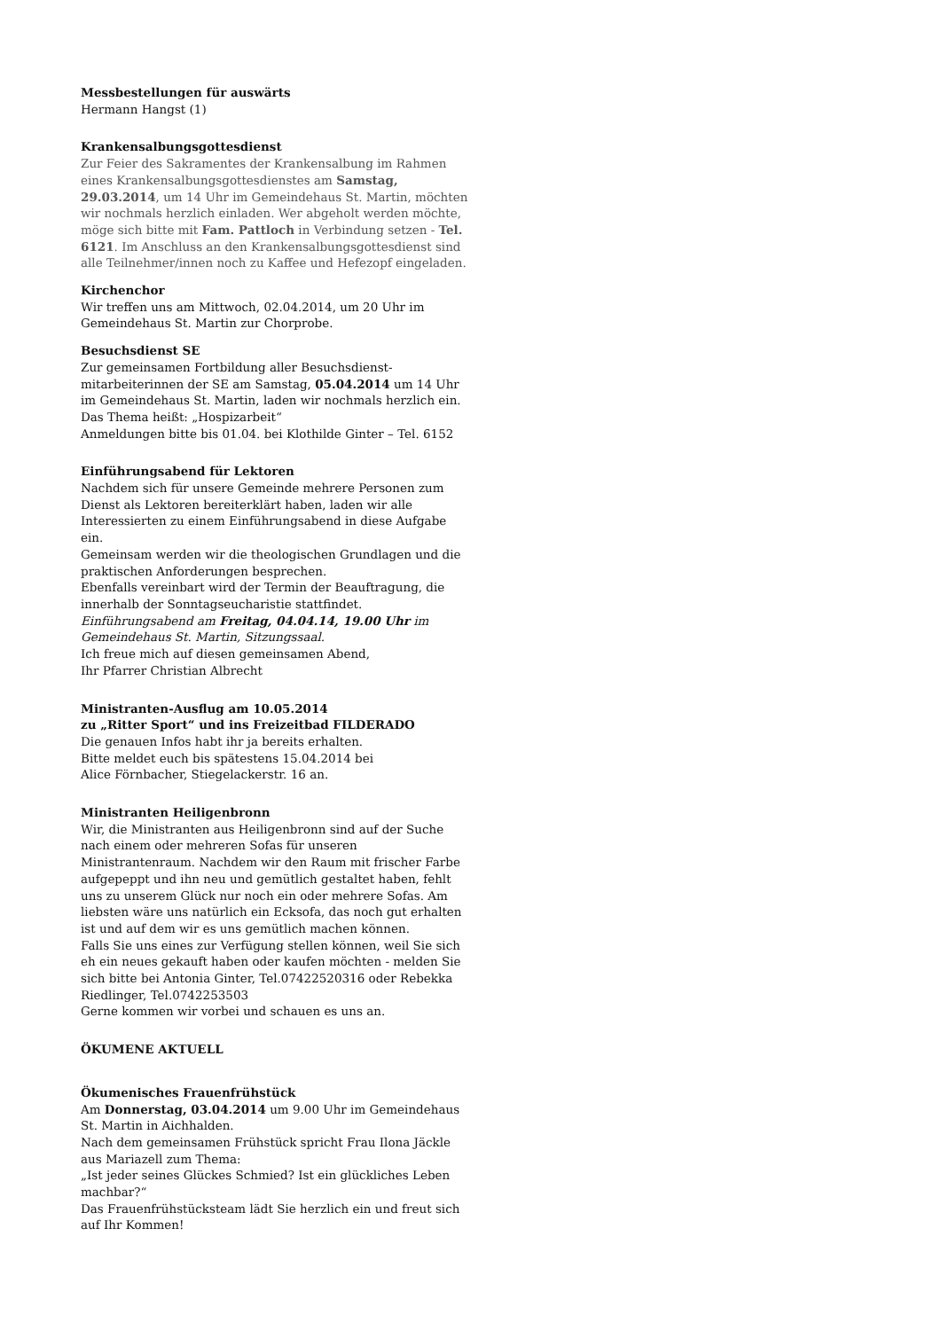Messbestellungen für auswärts
Hermann Hangst (1)
Krankensalbungsgottesdienst
Zur Feier des Sakramentes der Krankensalbung im Rahmen eines Krankensalbungsgottesdienstes am Samstag, 29.03.2014, um 14 Uhr im Gemeindehaus St. Martin, möchten wir nochmals herzlich einladen. Wer abgeholt werden möchte, möge sich bitte mit Fam. Pattloch in Verbindung setzen - Tel. 6121. Im Anschluss an den Krankensalbungsgottesdienst sind alle Teilnehmer/innen noch zu Kaffee und Hefezopf eingeladen.
Kirchenchor
Wir treffen uns am Mittwoch, 02.04.2014, um 20 Uhr im Gemeindehaus St. Martin zur Chorprobe.
Besuchsdienst SE
Zur gemeinsamen Fortbildung aller Besuchsdienst-mitarbeiterinnen der SE am Samstag, 05.04.2014 um 14 Uhr im Gemeindehaus St. Martin, laden wir nochmals herzlich ein.
Das Thema heißt: „Hospizarbeit“
Anmeldungen bitte bis 01.04. bei Klothilde Ginter – Tel. 6152
Einführungsabend für Lektoren
Nachdem sich für unsere Gemeinde mehrere Personen zum Dienst als Lektoren bereiterklärt haben, laden wir alle Interessierten zu einem Einführungsabend in diese Aufgabe ein.
Gemeinsam werden wir die theologischen Grundlagen und die praktischen Anforderungen besprechen.
Ebenfalls vereinbart wird der Termin der Beauftragung, die innerhalb der Sonntagseucharistie stattfindet.
Einführungsabend am Freitag, 04.04.14, 19.00 Uhr im Gemeindehaus St. Martin, Sitzungssaal.
Ich freue mich auf diesen gemeinsamen Abend,
Ihr Pfarrer Christian Albrecht
Ministranten-Ausflug am 10.05.2014
zu „Ritter Sport“ und ins Freizeitbad FILDERADO
Die genauen Infos habt ihr ja bereits erhalten.
Bitte meldet euch bis spätestens 15.04.2014 bei
Alice Förnbacher, Stiegelackerstr. 16 an.
Ministranten Heiligenbronn
Wir, die Ministranten aus Heiligenbronn sind auf der Suche nach einem oder mehreren Sofas für unseren Ministrantenraum. Nachdem wir den Raum mit frischer Farbe aufgepeppt und ihn neu und gemütlich gestaltet haben, fehlt uns zu unserem Glück nur noch ein oder mehrere Sofas. Am liebsten wäre uns natürlich ein Ecksofa, das noch gut erhalten ist und auf dem wir es uns gemütlich machen können.
Falls Sie uns eines zur Verfügung stellen können, weil Sie sich eh ein neues gekauft haben oder kaufen möchten - melden Sie sich bitte bei Antonia Ginter, Tel.07422520316 oder Rebekka Riedlinger, Tel.0742253503
Gerne kommen wir vorbei und schauen es uns an.
ÖKUMENE AKTUELL
Ökumenisches Frauenfrühstück
Am Donnerstag, 03.04.2014 um 9.00 Uhr im Gemeindehaus St. Martin in Aichhalden.
Nach dem gemeinsamen Frühstück spricht Frau Ilona Jäckle aus Mariazell zum Thema:
„Ist jeder seines Glückes Schmied? Ist ein glückliches Leben machbar?“
Das Frauenfrühstücksteam lädt Sie herzlich ein und freut sich auf Ihr Kommen!